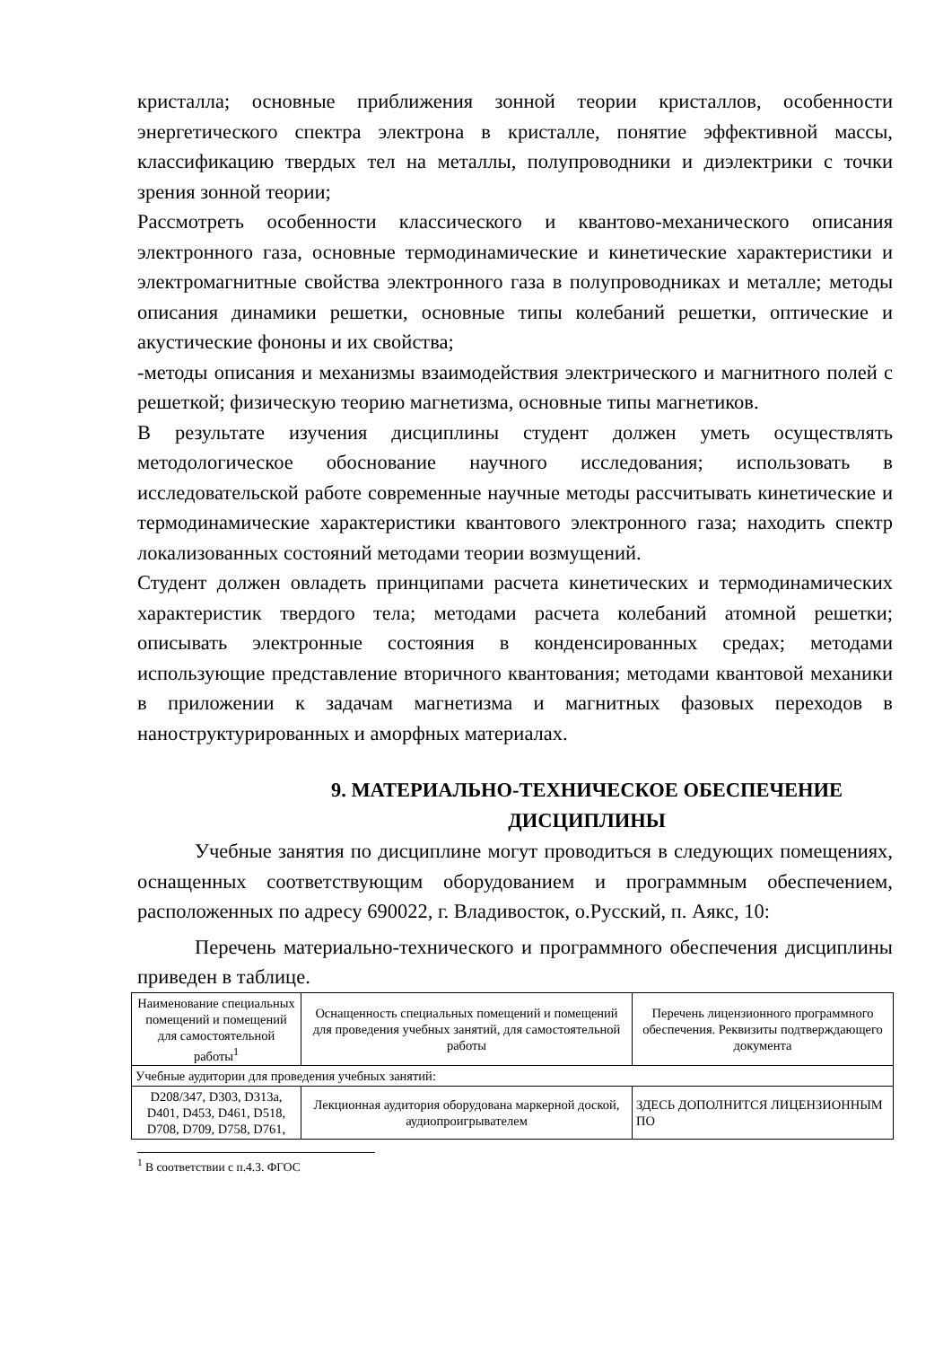кристалла; основные приближения зонной теории кристаллов, особенности энергетического спектра электрона в кристалле, понятие эффективной массы, классификацию твердых тел на металлы, полупроводники и диэлектрики с точки зрения зонной теории;
Рассмотреть особенности классического и квантово-механического описания электронного газа, основные термодинамические и кинетические характеристики и электромагнитные свойства электронного газа в полупроводниках и металле; методы описания динамики решетки, основные типы колебаний решетки, оптические и акустические фононы и их свойства;
-методы описания и механизмы взаимодействия электрического и магнитного полей с решеткой; физическую теорию магнетизма, основные типы магнетиков.
В результате изучения дисциплины студент должен уметь осуществлять методологическое обоснование научного исследования; использовать в исследовательской работе современные научные методы рассчитывать кинетические и термодинамические характеристики квантового электронного газа; находить спектр локализованных состояний методами теории возмущений.
Студент должен овладеть принципами расчета кинетических и термодинамических характеристик твердого тела; методами расчета колебаний атомной решетки; описывать электронные состояния в конденсированных средах; методами использующие представление вторичного квантования; методами квантовой механики в приложении к задачам магнетизма и магнитных фазовых переходов в наноструктурированных и аморфных материалах.
9. МАТЕРИАЛЬНО-ТЕХНИЧЕСКОЕ ОБЕСПЕЧЕНИЕ ДИСЦИПЛИНЫ
Учебные занятия по дисциплине могут проводиться в следующих помещениях, оснащенных соответствующим оборудованием и программным обеспечением, расположенных по адресу 690022, г. Владивосток, о.Русский, п. Аякс, 10:
Перечень материально-технического и программного обеспечения дисциплины приведен в таблице.
| Наименование специальных помещений и помещений для самостоятельной работы<sup>1</sup> | Оснащенность специальных помещений и помещений для проведения учебных занятий, для самостоятельной работы | Перечень лицензионного программного обеспечения. Реквизиты подтверждающего документа |
| --- | --- | --- |
| Учебные аудитории для проведения учебных занятий: | | |
| D208/347, D303, D313а, D401, D453, D461, D518, D708, D709, D758, D761, | Лекционная аудитория оборудована маркерной доской, аудиопроигрывателем | ЗДЕСЬ ДОПОЛНИТСЯ ЛИЦЕНЗИОННЫМ ПО |
<sup>1</sup> В соответствии с п.4.3. ФГОС